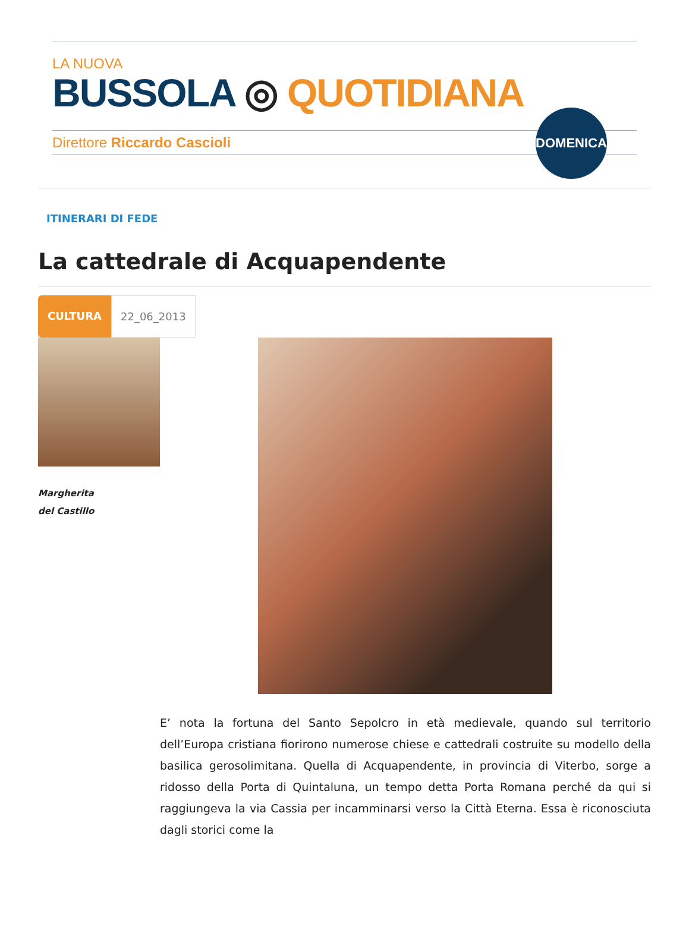LA NUOVA
BUSSOLA ◎ QUOTIDIANA
Direttore Riccardo Cascioli
DOMENICA
ITINERARI DI FEDE
La cattedrale di Acquapendente
CULTURA 22_06_2013
Margherita
del Castillo
E’ nota la fortuna del Santo Sepolcro in età medievale, quando sul territorio dell’Europa cristiana fiorirono numerose chiese e cattedrali costruite su modello della basilica gerosolimitana. Quella di Acquapendente, in provincia di Viterbo, sorge a ridosso della Porta di Quintaluna, un tempo detta Porta Romana perché da qui si raggiungeva la via Cassia per incamminarsi verso la Città Eterna. Essa è riconosciuta dagli storici come la